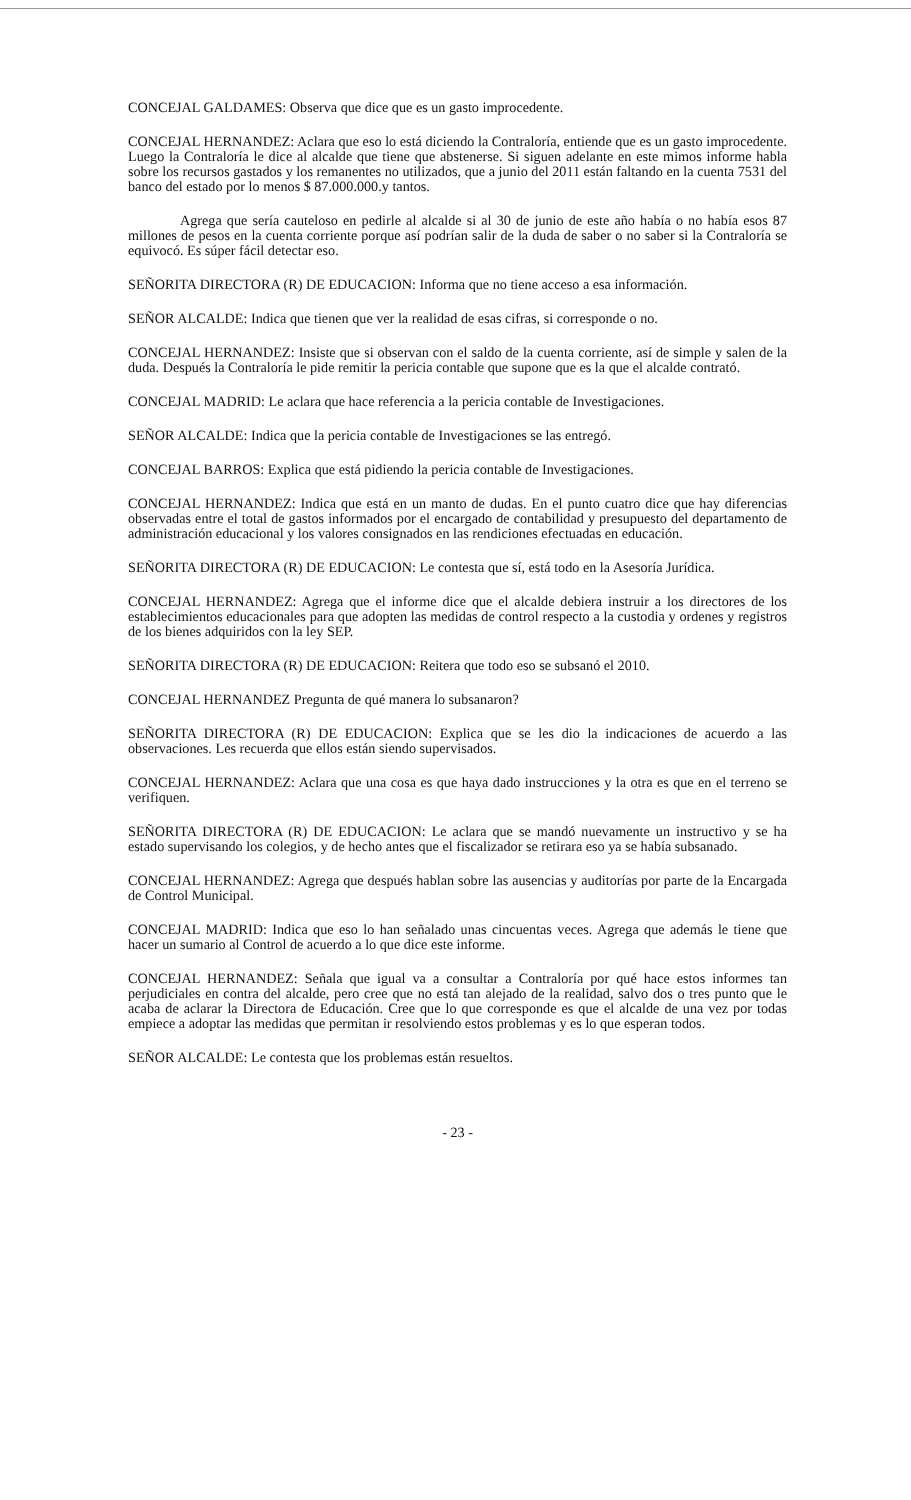CONCEJAL GALDAMES: Observa que dice que es un gasto improcedente.
CONCEJAL HERNANDEZ: Aclara que eso lo está diciendo la Contraloría, entiende que es un gasto improcedente. Luego la Contraloría le dice al alcalde que tiene que abstenerse. Si siguen adelante en este mimos informe habla sobre los recursos gastados y los remanentes no utilizados, que a junio del 2011 están faltando en la cuenta 7531 del banco del estado por lo menos $ 87.000.000.y tantos.
Agrega que sería cauteloso en pedirle al alcalde si al 30 de junio de este año había o no había esos 87 millones de pesos en la cuenta corriente porque así podrían salir de la duda de saber o no saber si la Contraloría se equivocó. Es súper fácil detectar eso.
SEÑORITA DIRECTORA (R) DE EDUCACION: Informa que no tiene acceso a esa información.
SEÑOR ALCALDE: Indica que tienen que ver la realidad de esas cifras, si corresponde o no.
CONCEJAL HERNANDEZ: Insiste que si observan con el saldo de la cuenta corriente, así de simple y salen de la duda. Después la Contraloría le pide remitir la pericia contable que supone que es la que el alcalde contrató.
CONCEJAL MADRID: Le aclara que hace referencia a la pericia contable de Investigaciones.
SEÑOR ALCALDE: Indica que la pericia contable de Investigaciones se las entregó.
CONCEJAL BARROS: Explica que está pidiendo la pericia contable de Investigaciones.
CONCEJAL HERNANDEZ: Indica que está en un manto de dudas. En el punto cuatro dice que hay diferencias observadas entre el total de gastos informados por el encargado de contabilidad y presupuesto del departamento de administración educacional y los valores consignados en las rendiciones efectuadas en educación.
SEÑORITA DIRECTORA (R) DE EDUCACION: Le contesta que sí, está todo en la Asesoría Jurídica.
CONCEJAL HERNANDEZ: Agrega que el informe dice que el alcalde debiera instruir a los directores de los establecimientos educacionales para que adopten las medidas de control respecto a la custodia y ordenes y registros de los bienes adquiridos con la ley SEP.
SEÑORITA DIRECTORA (R) DE EDUCACION: Reitera que todo eso se subsanó el 2010.
CONCEJAL HERNANDEZ Pregunta de qué manera lo subsanaron?
SEÑORITA DIRECTORA (R) DE EDUCACION: Explica que se les dio la indicaciones de acuerdo a las observaciones. Les recuerda que ellos están siendo supervisados.
CONCEJAL HERNANDEZ: Aclara que una cosa es que haya dado instrucciones y la otra es que en el terreno se verifiquen.
SEÑORITA DIRECTORA (R) DE EDUCACION: Le aclara que se mandó nuevamente un instructivo y se ha estado supervisando los colegios, y de hecho antes que el fiscalizador se retirara eso ya se había subsanado.
CONCEJAL HERNANDEZ: Agrega que después hablan sobre las ausencias y auditorías por parte de la Encargada de Control Municipal.
CONCEJAL MADRID: Indica que eso lo han señalado unas cincuentas veces. Agrega que además le tiene que hacer un sumario al Control de acuerdo a lo que dice este informe.
CONCEJAL HERNANDEZ: Señala que igual va a consultar a Contraloría por qué hace estos informes tan perjudiciales en contra del alcalde, pero cree que no está tan alejado de la realidad, salvo dos o tres punto que le acaba de aclarar la Directora de Educación. Cree que lo que corresponde es que el alcalde de una vez por todas empiece a adoptar las medidas que permitan ir resolviendo estos problemas y es lo que esperan todos.
SEÑOR ALCALDE: Le contesta que los problemas están resueltos.
- 23 -